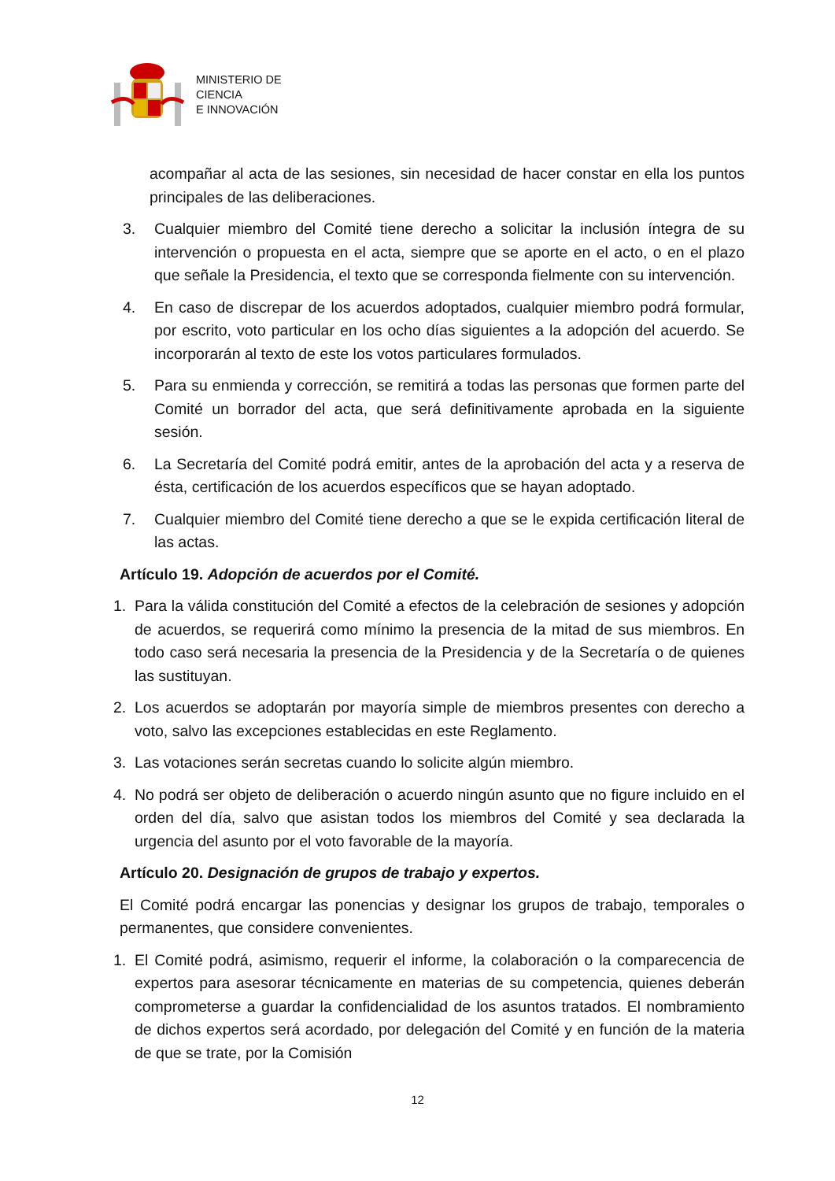MINISTERIO DE
CIENCIA
E INNOVACIÓN
acompañar al acta de las sesiones, sin necesidad de hacer constar en ella los puntos principales de las deliberaciones.
3. Cualquier miembro del Comité tiene derecho a solicitar la inclusión íntegra de su intervención o propuesta en el acta, siempre que se aporte en el acto, o en el plazo que señale la Presidencia, el texto que se corresponda fielmente con su intervención.
4. En caso de discrepar de los acuerdos adoptados, cualquier miembro podrá formular, por escrito, voto particular en los ocho días siguientes a la adopción del acuerdo. Se incorporarán al texto de este los votos particulares formulados.
5. Para su enmienda y corrección, se remitirá a todas las personas que formen parte del Comité un borrador del acta, que será definitivamente aprobada en la siguiente sesión.
6. La Secretaría del Comité podrá emitir, antes de la aprobación del acta y a reserva de ésta, certificación de los acuerdos específicos que se hayan adoptado.
7. Cualquier miembro del Comité tiene derecho a que se le expida certificación literal de las actas.
Artículo 19. Adopción de acuerdos por el Comité.
1. Para la válida constitución del Comité a efectos de la celebración de sesiones y adopción de acuerdos, se requerirá como mínimo la presencia de la mitad de sus miembros. En todo caso será necesaria la presencia de la Presidencia y de la Secretaría o de quienes las sustituyan.
2. Los acuerdos se adoptarán por mayoría simple de miembros presentes con derecho a voto, salvo las excepciones establecidas en este Reglamento.
3. Las votaciones serán secretas cuando lo solicite algún miembro.
4. No podrá ser objeto de deliberación o acuerdo ningún asunto que no figure incluido en el orden del día, salvo que asistan todos los miembros del Comité y sea declarada la urgencia del asunto por el voto favorable de la mayoría.
Artículo 20. Designación de grupos de trabajo y expertos.
El Comité podrá encargar las ponencias y designar los grupos de trabajo, temporales o permanentes, que considere convenientes.
1. El Comité podrá, asimismo, requerir el informe, la colaboración o la comparecencia de expertos para asesorar técnicamente en materias de su competencia, quienes deberán comprometerse a guardar la confidencialidad de los asuntos tratados. El nombramiento de dichos expertos será acordado, por delegación del Comité y en función de la materia de que se trate, por la Comisión
12